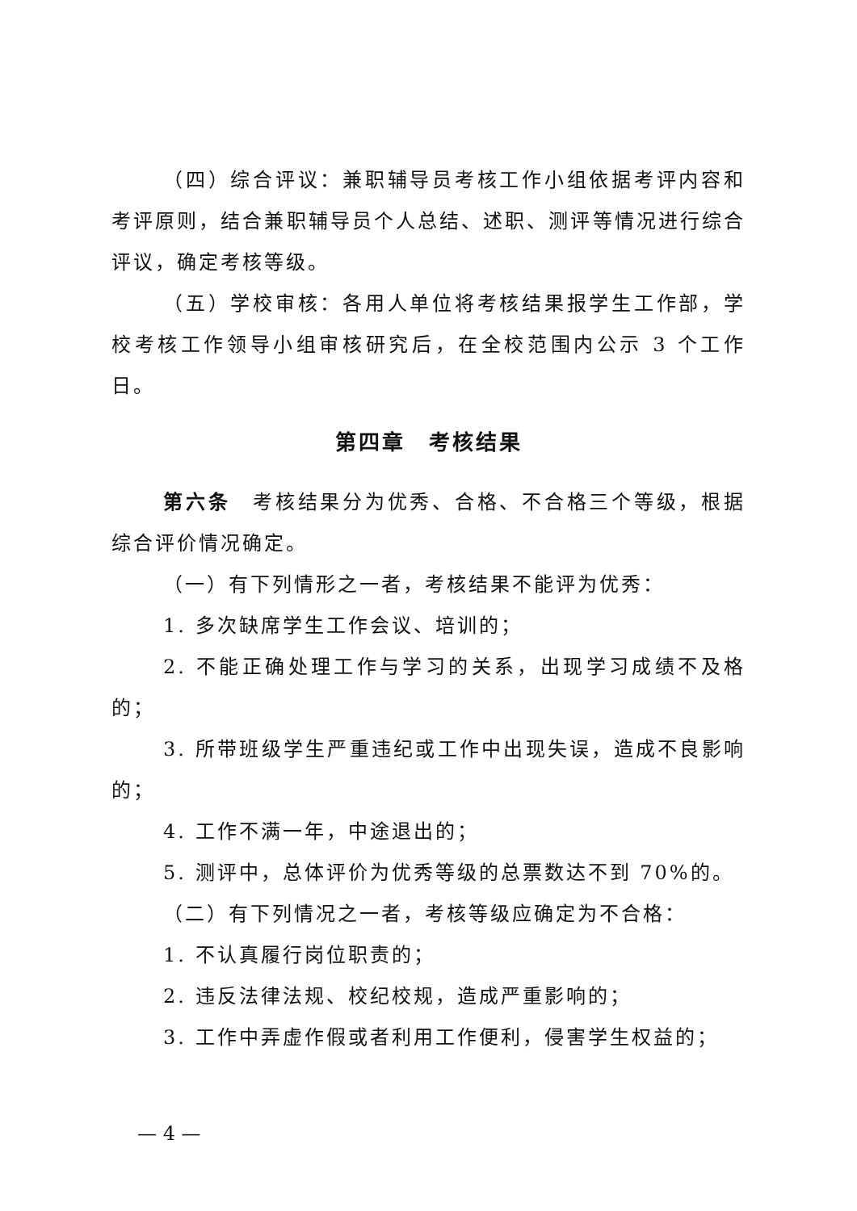（四）综合评议：兼职辅导员考核工作小组依据考评内容和考评原则，结合兼职辅导员个人总结、述职、测评等情况进行综合评议，确定考核等级。
（五）学校审核：各用人单位将考核结果报学生工作部，学校考核工作领导小组审核研究后，在全校范围内公示 3 个工作日。
第四章　考核结果
第六条　考核结果分为优秀、合格、不合格三个等级，根据综合评价情况确定。
（一）有下列情形之一者，考核结果不能评为优秀：
1. 多次缺席学生工作会议、培训的；
2. 不能正确处理工作与学习的关系，出现学习成绩不及格的；
3. 所带班级学生严重违纪或工作中出现失误，造成不良影响的；
4. 工作不满一年，中途退出的；
5. 测评中，总体评价为优秀等级的总票数达不到 70%的。
（二）有下列情况之一者，考核等级应确定为不合格：
1. 不认真履行岗位职责的；
2. 违反法律法规、校纪校规，造成严重影响的；
3. 工作中弄虚作假或者利用工作便利，侵害学生权益的；
— 4 —